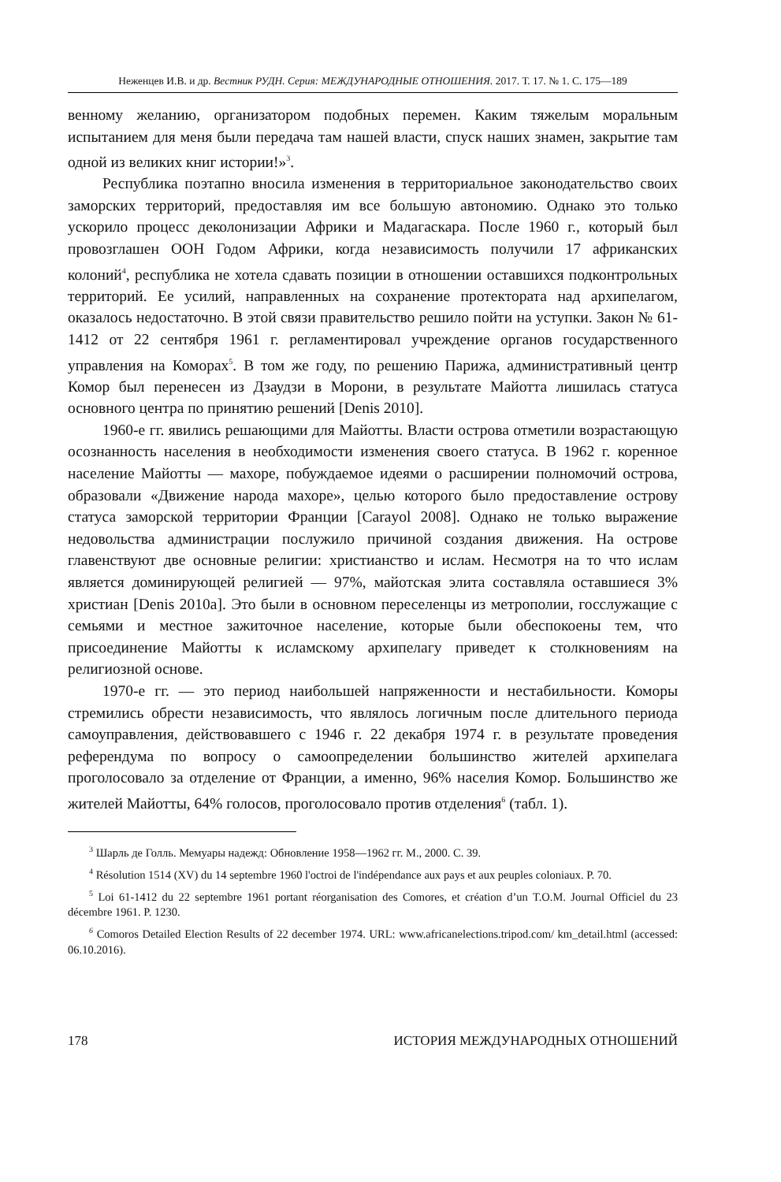Неженцев И.В. и др. Вестник РУДН. Серия: МЕЖДУНАРОДНЫЕ ОТНОШЕНИЯ. 2017. Т. 17. № 1. С. 175—189
венному желанию, организатором подобных перемен. Каким тяжелым моральным испытанием для меня были передача там нашей власти, спуск наших знамен, закрытие там одной из великих книг истории!»<sup>3</sup>.
Республика поэтапно вносила изменения в территориальное законодательство своих заморских территорий, предоставляя им все большую автономию. Однако это только ускорило процесс деколонизации Африки и Мадагаскара. После 1960 г., который был провозглашен ООН Годом Африки, когда независимость получили 17 африканских колоний<sup>4</sup>, республика не хотела сдавать позиции в отношении оставшихся подконтрольных территорий. Ее усилий, направленных на сохранение протектората над архипелагом, оказалось недостаточно. В этой связи правительство решило пойти на уступки. Закон № 61-1412 от 22 сентября 1961 г. регламентировал учреждение органов государственного управления на Коморах<sup>5</sup>. В том же году, по решению Парижа, административный центр Комор был перенесен из Дзаудзи в Морони, в результате Майотта лишилась статуса основного центра по принятию решений [Denis 2010].
1960-е гг. явились решающими для Майотты. Власти острова отметили возрастающую осознанность населения в необходимости изменения своего статуса. В 1962 г. коренное население Майотты — махоре, побуждаемое идеями о расширении полномочий острова, образовали «Движение народа махоре», целью которого было предоставление острову статуса заморской территории Франции [Carayol 2008]. Однако не только выражение недовольства администрации послужило причиной создания движения. На острове главенствуют две основные религии: христианство и ислам. Несмотря на то что ислам является доминирующей религией — 97%, майотская элита составляла оставшиеся 3% христиан [Denis 2010a]. Это были в основном переселенцы из метрополии, госслужащие с семьями и местное зажиточное население, которые были обеспокоены тем, что присоединение Майотты к исламскому архипелагу приведет к столкновениям на религиозной основе.
1970-е гг. — это период наибольшей напряженности и нестабильности. Коморы стремились обрести независимость, что являлось логичным после длительного периода самоуправления, действовавшего с 1946 г. 22 декабря 1974 г. в результате проведения референдума по вопросу о самоопределении большинство жителей архипелага проголосовало за отделение от Франции, а именно, 96% населия Комор. Большинство же жителей Майотты, 64% голосов, проголосовало против отделения<sup>6</sup> (табл. 1).
<sup>3</sup> Шарль де Голль. Мемуары надежд: Обновление 1958—1962 гг. М., 2000. С. 39.
<sup>4</sup> Résolution 1514 (XV) du 14 septembre 1960 l'octroi de l'indépendance aux pays et aux peuples coloniaux. P. 70.
<sup>5</sup> Loi 61-1412 du 22 septembre 1961 portant réorganisation des Comores, et création d’un T.O.M. Journal Officiel du 23 décembre 1961. P. 1230.
<sup>6</sup> Comoros Detailed Election Results of 22 december 1974. URL: www.africanelections.tripod.com/ km_detail.html (accessed: 06.10.2016).
178 ИСТОРИЯ МЕЖДУНАРОДНЫХ ОТНОШЕНИЙ